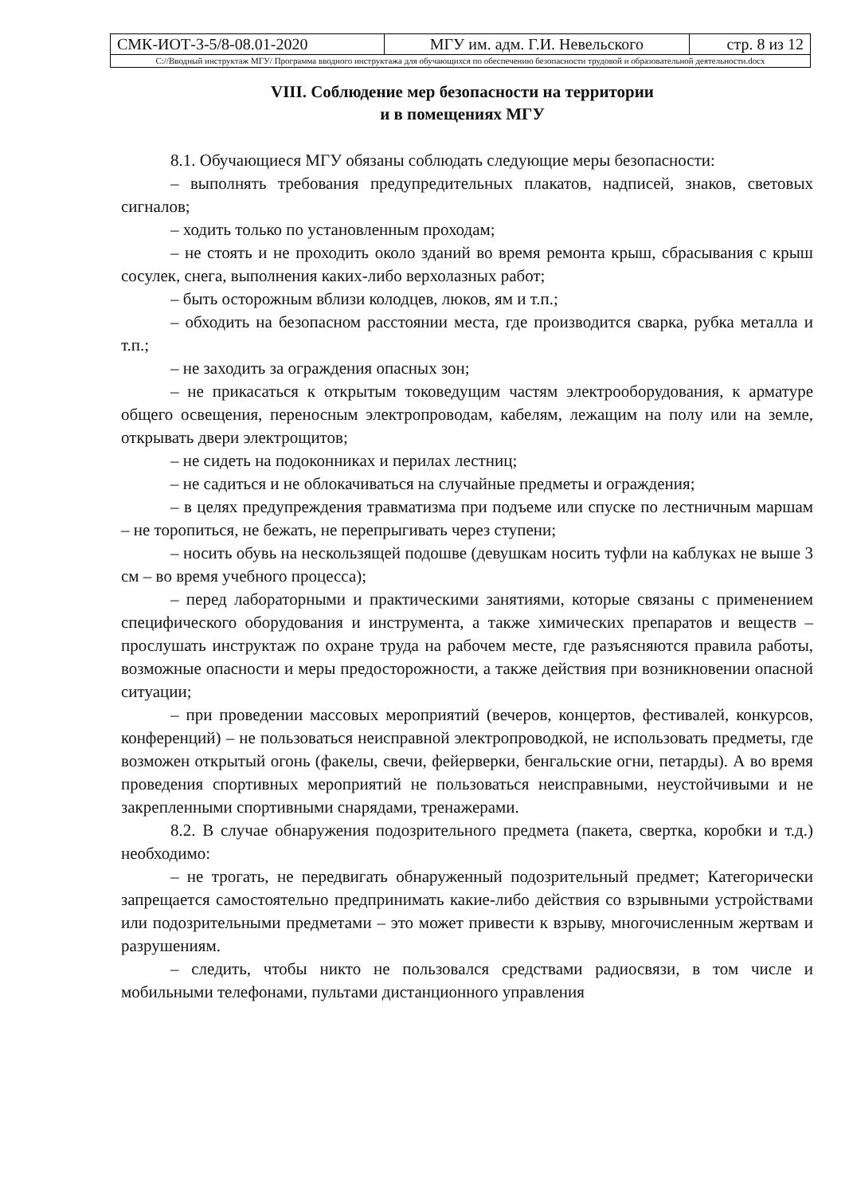| СМК-ИОТ-3-5/8-08.01-2020 | МГУ им. адм. Г.И. Невельского | стр. 8 из 12 |
| C://Вводный инструктаж МГУ/ Программа вводного инструктажа для обучающихся по обеспечению безопасности трудовой и образовательной деятельности.docx | | |
VIII. Соблюдение мер безопасности на территории
и в помещениях МГУ
8.1. Обучающиеся МГУ обязаны соблюдать следующие меры безопасности:
– выполнять требования предупредительных плакатов, надписей, знаков, световых сигналов;
– ходить только по установленным проходам;
– не стоять и не проходить около зданий во время ремонта крыш, сбрасывания с крыш сосулек, снега, выполнения каких-либо верхолазных работ;
– быть осторожным вблизи колодцев, люков, ям и т.п.;
– обходить на безопасном расстоянии места, где производится сварка, рубка металла и т.п.;
– не заходить за ограждения опасных зон;
– не прикасаться к открытым токоведущим частям электрооборудования, к арматуре общего освещения, переносным электропроводам, кабелям, лежащим на полу или на земле, открывать двери электрощитов;
– не сидеть на подоконниках и перилах лестниц;
– не садиться и не облокачиваться на случайные предметы и ограждения;
– в целях предупреждения травматизма при подъеме или спуске по лестничным маршам – не торопиться, не бежать, не перепрыгивать через ступени;
– носить обувь на нескользящей подошве (девушкам носить туфли на каблуках не выше 3 см – во время учебного процесса);
– перед лабораторными и практическими занятиями, которые связаны с применением специфического оборудования и инструмента, а также химических препаратов и веществ – прослушать инструктаж по охране труда на рабочем месте, где разъясняются правила работы, возможные опасности и меры предосторожности, а также действия при возникновении опасной ситуации;
– при проведении массовых мероприятий (вечеров, концертов, фестивалей, конкурсов, конференций) – не пользоваться неисправной электропроводкой, не использовать предметы, где возможен открытый огонь (факелы, свечи, фейерверки, бенгальские огни, петарды). А во время проведения спортивных мероприятий не пользоваться неисправными, неустойчивыми и не закрепленными спортивными снарядами, тренажерами.
8.2. В случае обнаружения подозрительного предмета (пакета, свертка, коробки и т.д.) необходимо:
– не трогать, не передвигать обнаруженный подозрительный предмет; Категорически запрещается самостоятельно предпринимать какие-либо действия со взрывными устройствами или подозрительными предметами – это может привести к взрыву, многочисленным жертвам и разрушениям.
– следить, чтобы никто не пользовался средствами радиосвязи, в том числе и мобильными телефонами, пультами дистанционного управления